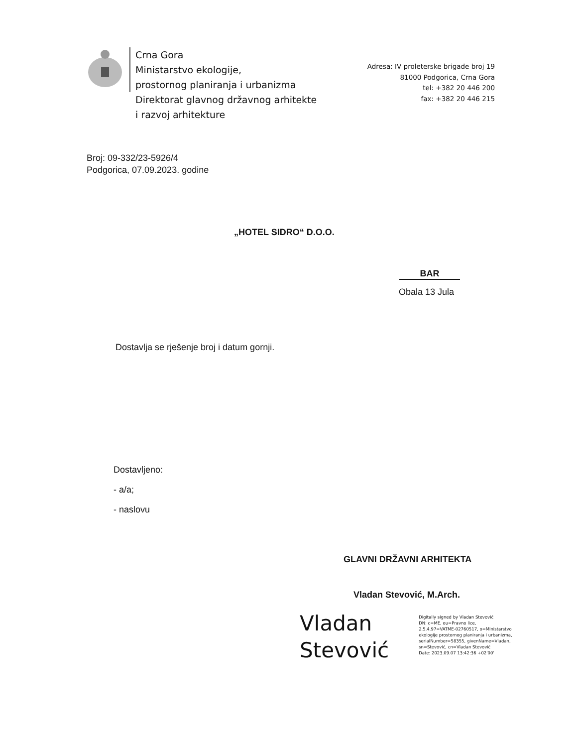Crna Gora
Ministarstvo ekologije,
prostornog planiranja i urbanizma
Direktorat glavnog državnog arhitekte
i razvoj arhitekture
Adresa: IV proleterske brigade broj 19
81000 Podgorica, Crna Gora
tel: +382 20 446 200
fax: +382 20 446 215
Broj: 09-332/23-5926/4
Podgorica, 07.09.2023. godine
„HOTEL SIDRO“ D.O.O.
BAR
Obala 13 Jula
Dostavlja se rješenje broj i datum gornji.
Dostavljeno:
- a/a;
- naslovu
GLAVNI DRŽAVNI ARHITEKTA
Vladan Stevović, M.Arch.
Vladan
Stevović
Digitally signed by Vladan Stevović
DN: c=ME, ou=Pravno lice,
2.5.4.97=VATME-02760517, o=Ministarstvo
ekologije prostornog planiranja i urbanizma,
serialNumber=58355, givenName=Vladan,
sn=Stevović, cn=Vladan Stevović
Date: 2023.09.07 13:42:36 +02'00'